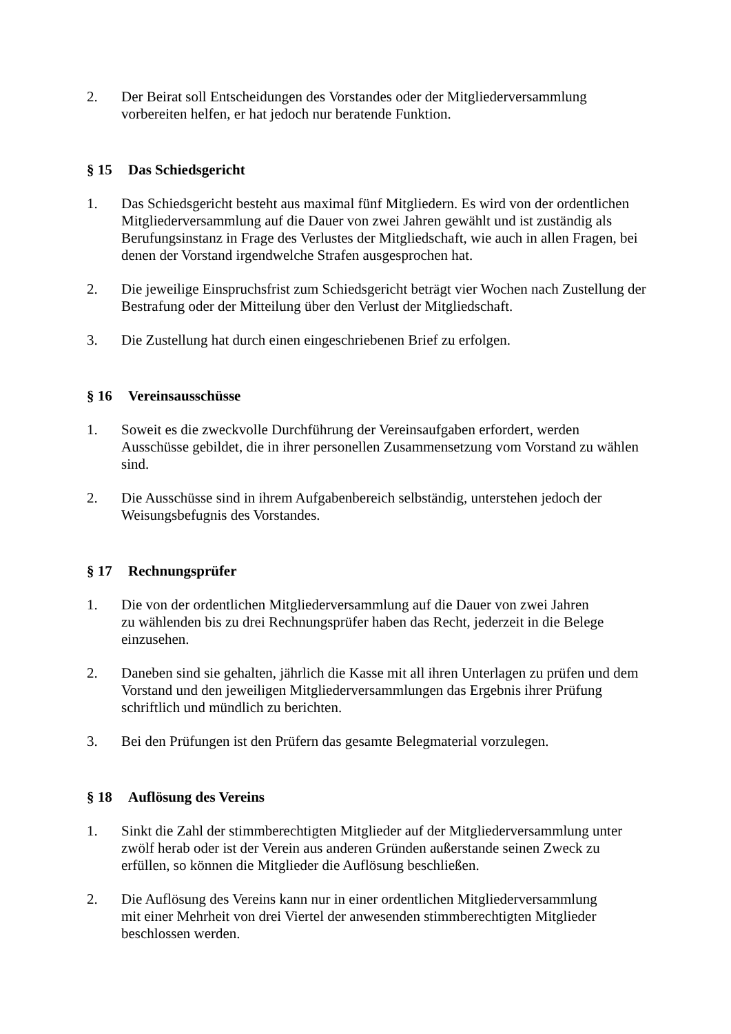2. Der Beirat soll Entscheidungen des Vorstandes oder der Mitgliederversammlung vorbereiten helfen, er hat jedoch nur beratende Funktion.
§ 15 Das Schiedsgericht
1. Das Schiedsgericht besteht aus maximal fünf Mitgliedern. Es wird von der ordentlichen Mitgliederversammlung auf die Dauer von zwei Jahren gewählt und ist zuständig als Berufungsinstanz in Frage des Verlustes der Mitgliedschaft, wie auch in allen Fragen, bei denen der Vorstand irgendwelche Strafen ausgesprochen hat.
2. Die jeweilige Einspruchsfrist zum Schiedsgericht beträgt vier Wochen nach Zustellung der Bestrafung oder der Mitteilung über den Verlust der Mitgliedschaft.
3. Die Zustellung hat durch einen eingeschriebenen Brief zu erfolgen.
§ 16 Vereinsausschüsse
1. Soweit es die zweckvolle Durchführung der Vereinsaufgaben erfordert, werden Ausschüsse gebildet, die in ihrer personellen Zusammensetzung vom Vorstand zu wählen sind.
2. Die Ausschüsse sind in ihrem Aufgabenbereich selbständig, unterstehen jedoch der Weisungsbefugnis des Vorstandes.
§ 17 Rechnungsprüfer
1. Die von der ordentlichen Mitgliederversammlung auf die Dauer von zwei Jahren
zu wählenden bis zu drei Rechnungsprüfer haben das Recht, jederzeit in die Belege einzusehen.
2. Daneben sind sie gehalten, jährlich die Kasse mit all ihren Unterlagen zu prüfen und dem Vorstand und den jeweiligen Mitgliederversammlungen das Ergebnis ihrer Prüfung schriftlich und mündlich zu berichten.
3. Bei den Prüfungen ist den Prüfern das gesamte Belegmaterial vorzulegen.
§ 18 Auflösung des Vereins
1. Sinkt die Zahl der stimmberechtigten Mitglieder auf der Mitgliederversammlung unter zwölf herab oder ist der Verein aus anderen Gründen außerstande seinen Zweck zu erfüllen, so können die Mitglieder die Auflösung beschließen.
2. Die Auflösung des Vereins kann nur in einer ordentlichen Mitgliederversammlung
mit einer Mehrheit von drei Viertel der anwesenden stimmberechtigten Mitglieder beschlossen werden.